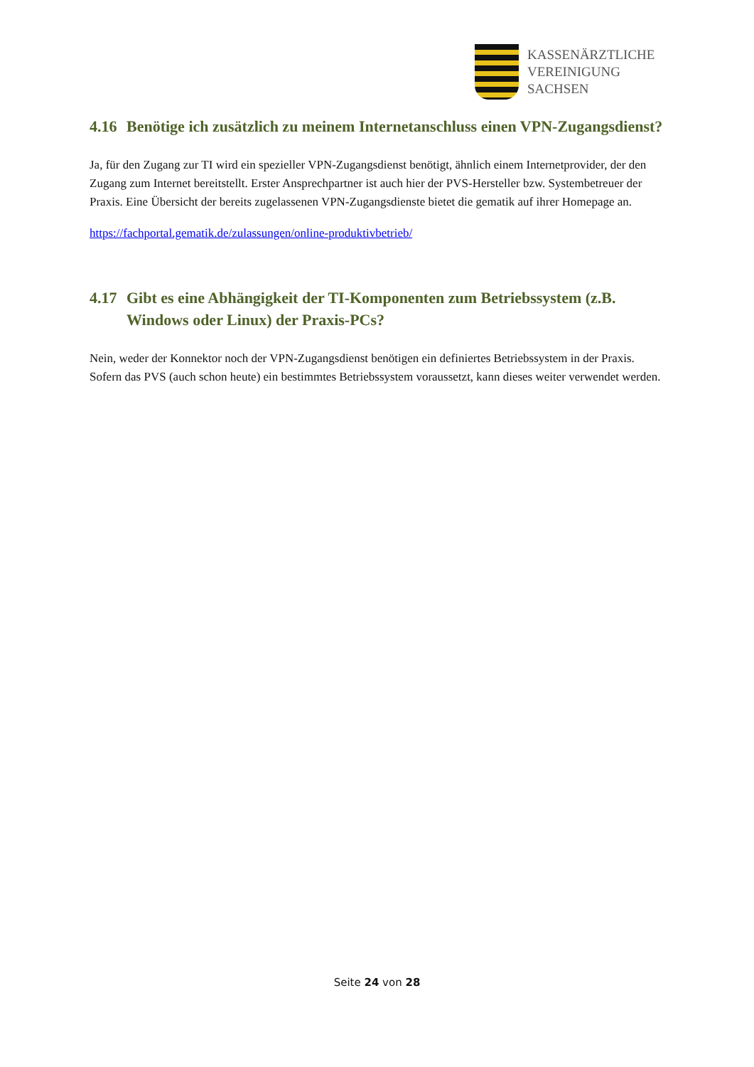KASSENÄRZTLICHE
VEREINIGUNG
SACHSEN
4.16 Benötige ich zusätzlich zu meinem Internetanschluss einen VPN-Zugangsdienst?
Ja, für den Zugang zur TI wird ein spezieller VPN-Zugangsdienst benötigt, ähnlich einem Internetprovider, der den Zugang zum Internet bereitstellt. Erster Ansprechpartner ist auch hier der PVS-Hersteller bzw. Systembetreuer der Praxis. Eine Übersicht der bereits zugelassenen VPN-Zugangsdienste bietet die gematik auf ihrer Homepage an.
https://fachportal.gematik.de/zulassungen/online-produktivbetrieb/
4.17 Gibt es eine Abhängigkeit der TI-Komponenten zum Betriebssystem (z.B. Windows oder Linux) der Praxis-PCs?
Nein, weder der Konnektor noch der VPN-Zugangsdienst benötigen ein definiertes Betriebssystem in der Praxis. Sofern das PVS (auch schon heute) ein bestimmtes Betriebssystem voraussetzt, kann dieses weiter verwendet werden.
Seite 24 von 28